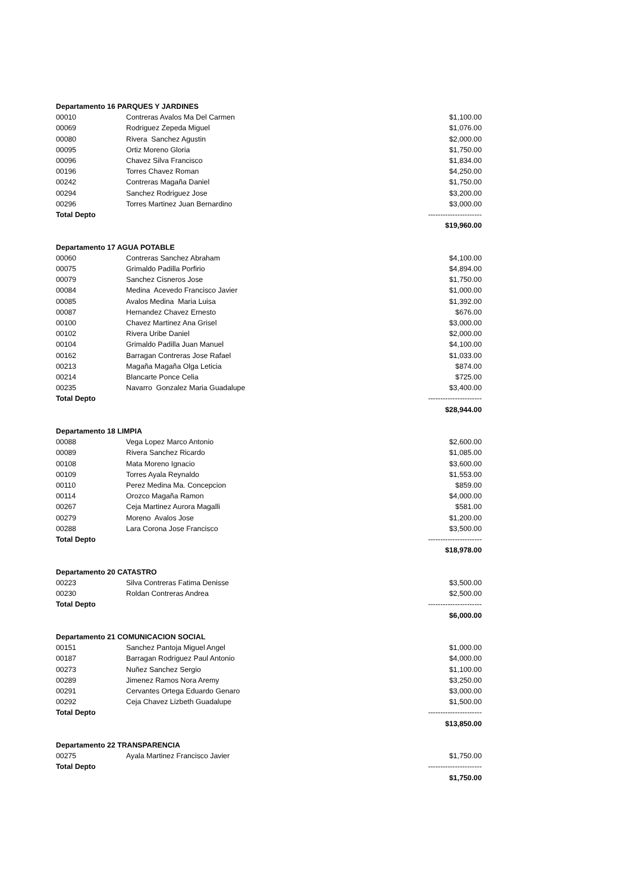| Departamento 16 PARQUES Y JARDINES | | |
| 00010 | Contreras Avalos Ma Del Carmen | $1,100.00 |
| 00069 | Rodriguez Zepeda Miguel | $1,076.00 |
| 00080 | Rivera Sanchez Agustin | $2,000.00 |
| 00095 | Ortiz Moreno Gloria | $1,750.00 |
| 00096 | Chavez Silva Francisco | $1,834.00 |
| 00196 | Torres Chavez Roman | $4,250.00 |
| 00242 | Contreras Magaña Daniel | $1,750.00 |
| 00294 | Sanchez Rodriguez Jose | $3,200.00 |
| 00296 | Torres Martinez Juan Bernardino | $3,000.00 |
| Total Depto | | ---------------------- |
| | | $19,960.00 |
| Departamento 17 AGUA POTABLE | | |
| 00060 | Contreras Sanchez Abraham | $4,100.00 |
| 00075 | Grimaldo Padilla Porfirio | $4,894.00 |
| 00079 | Sanchez Cisneros Jose | $1,750.00 |
| 00084 | Medina Acevedo Francisco Javier | $1,000.00 |
| 00085 | Avalos Medina Maria Luisa | $1,392.00 |
| 00087 | Hernandez Chavez Ernesto | $676.00 |
| 00100 | Chavez Martinez Ana Grisel | $3,000.00 |
| 00102 | Rivera Uribe Daniel | $2,000.00 |
| 00104 | Grimaldo Padilla Juan Manuel | $4,100.00 |
| 00162 | Barragan Contreras Jose Rafael | $1,033.00 |
| 00213 | Magaña Magaña Olga Leticia | $874.00 |
| 00214 | Blancarte Ponce Celia | $725.00 |
| 00235 | Navarro Gonzalez Maria Guadalupe | $3,400.00 |
| Total Depto | | ---------------------- |
| | | $28,944.00 |
| Departamento 18 LIMPIA | | |
| 00088 | Vega Lopez Marco Antonio | $2,600.00 |
| 00089 | Rivera Sanchez Ricardo | $1,085.00 |
| 00108 | Mata Moreno Ignacio | $3,600.00 |
| 00109 | Torres Ayala Reynaldo | $1,553.00 |
| 00110 | Perez Medina Ma. Concepcion | $859.00 |
| 00114 | Orozco Magaña Ramon | $4,000.00 |
| 00267 | Ceja Martinez Aurora Magalli | $581.00 |
| 00279 | Moreno Avalos Jose | $1,200.00 |
| 00288 | Lara Corona Jose Francisco | $3,500.00 |
| Total Depto | | ---------------------- |
| | | $18,978.00 |
| Departamento 20 CATASTRO | | |
| 00223 | Silva Contreras Fatima Denisse | $3,500.00 |
| 00230 | Roldan Contreras Andrea | $2,500.00 |
| Total Depto | | ---------------------- |
| | | $6,000.00 |
| Departamento 21 COMUNICACION SOCIAL | | |
| 00151 | Sanchez Pantoja Miguel Angel | $1,000.00 |
| 00187 | Barragan Rodriguez Paul Antonio | $4,000.00 |
| 00273 | Nuñez Sanchez Sergio | $1,100.00 |
| 00289 | Jimenez Ramos Nora Aremy | $3,250.00 |
| 00291 | Cervantes Ortega Eduardo Genaro | $3,000.00 |
| 00292 | Ceja Chavez Lizbeth Guadalupe | $1,500.00 |
| Total Depto | | ---------------------- |
| | | $13,850.00 |
| Departamento 22 TRANSPARENCIA | | |
| 00275 | Ayala Martinez Francisco Javier | $1,750.00 |
| Total Depto | | ---------------------- |
| | | $1,750.00 |